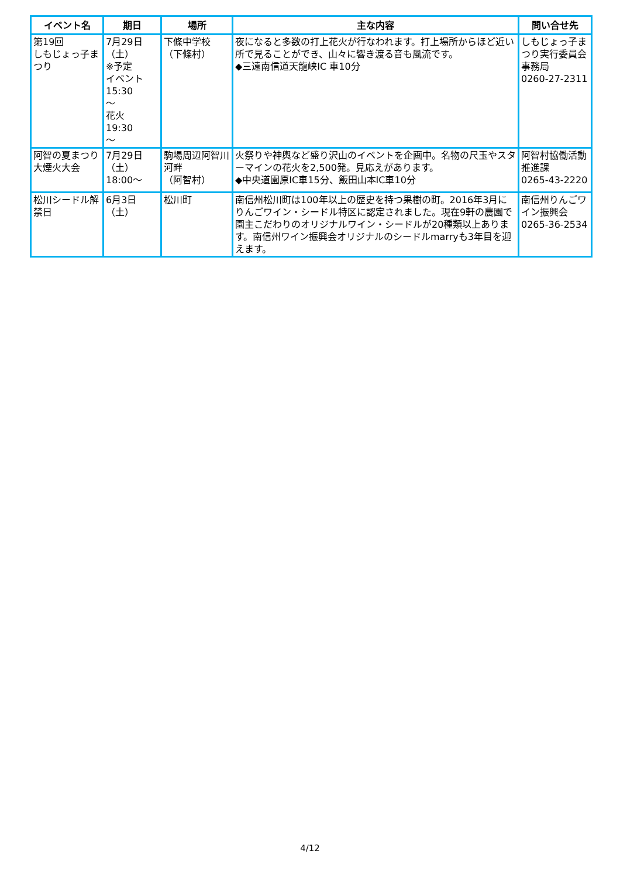| イベント名 | 期日 | 場所 | 主な内容 | 問い合せ先 |
| --- | --- | --- | --- | --- |
| 第19回 しもじょっ子まつり | 7月29日 （土） ※予定 イベント 15:30 ～ 花火 19:30 ～ | 下條中学校 （下條村） | 夜になると多数の打上花火が行なわれます。打上場所からほど近い所で見ることができ、山々に響き渡る音も風流です。 ◆三遠南信道天龍峡IC 車10分 | しもじょっ子まつり実行委員会事務局 0260-27-2311 |
| 阿智の夏まつり大煙火大会 | 7月29日 （土） 18:00～ | 駒場周辺阿智川河畔 （阿智村） | 火祭りや神輿など盛り沢山のイベントを企画中。名物の尺玉やスターマインの花火を2,500発。見応えがあります。 ◆中央道園原IC車15分、飯田山本IC車10分 | 阿智村協働活動推進課 0265-43-2220 |
| 松川シードル解禁日 | 6月3日 （土） | 松川町 | 南信州松川町は100年以上の歴史を持つ果樹の町。2016年3月にりんごワイン・シードル特区に認定されました。現在9軒の農園で園主こだわりのオリジナルワイン・シードルが20種類以上あります。南信州ワイン振興会オリジナルのシードルmarryも3年目を迎えます。 | 南信州りんごワイン振興会 0265-36-2534 |
4/12